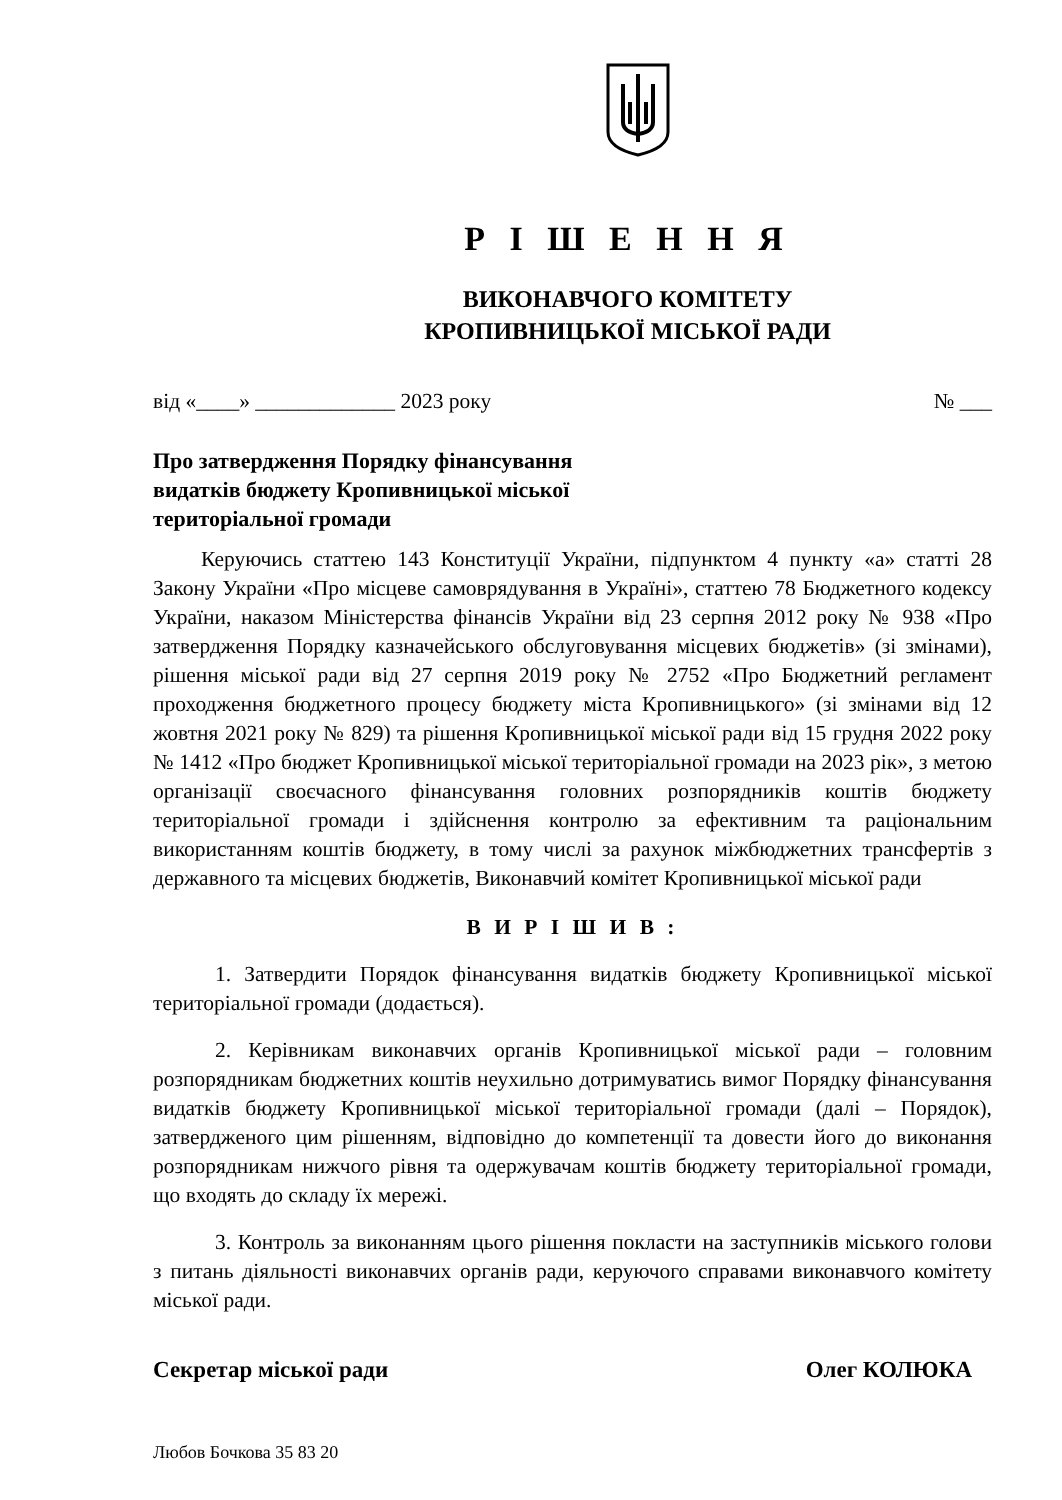Р І Ш Е Н Н Я
ВИКОНАВЧОГО КОМІТЕТУ
КРОПИВНИЦЬКОЇ МІСЬКОЇ РАДИ
від «____» _____________ 2023 року № ___
Про затвердження Порядку фінансування
видатків бюджету Кропивницької міської
територіальної громади
Керуючись статтею 143 Конституції України, підпунктом 4 пункту «а» статті 28 Закону України «Про місцеве самоврядування в Україні», статтею 78 Бюджетного кодексу України, наказом Міністерства фінансів України від 23 серпня 2012 року № 938 «Про затвердження Порядку казначейського обслуговування місцевих бюджетів» (зі змінами), рішення міської ради від 27 серпня 2019 року № 2752 «Про Бюджетний регламент проходження бюджетного процесу бюджету міста Кропивницького» (зі змінами від 12 жовтня 2021 року № 829) та рішення Кропивницької міської ради від 15 грудня 2022 року № 1412 «Про бюджет Кропивницької міської територіальної громади на 2023 рік», з метою організації своєчасного фінансування головних розпорядників коштів бюджету територіальної громади і здійснення контролю за ефективним та раціональним використанням коштів бюджету, в тому числі за рахунок міжбюджетних трансфертів з державного та місцевих бюджетів, Виконавчий комітет Кропивницької міської ради
В И Р І Ш И В :
1. Затвердити Порядок фінансування видатків бюджету Кропивницької міської територіальної громади (додається).
2. Керівникам виконавчих органів Кропивницької міської ради – головним розпорядникам бюджетних коштів неухильно дотримуватись вимог Порядку фінансування видатків бюджету Кропивницької міської територіальної громади (далі – Порядок), затвердженого цим рішенням, відповідно до компетенції та довести його до виконання розпорядникам нижчого рівня та одержувачам коштів бюджету територіальної громади, що входять до складу їх мережі.
3. Контроль за виконанням цього рішення покласти на заступників міського голови з питань діяльності виконавчих органів ради, керуючого справами виконавчого комітету міської ради.
Секретар міської ради Олег КОЛЮКА
Любов Бочкова 35 83 20